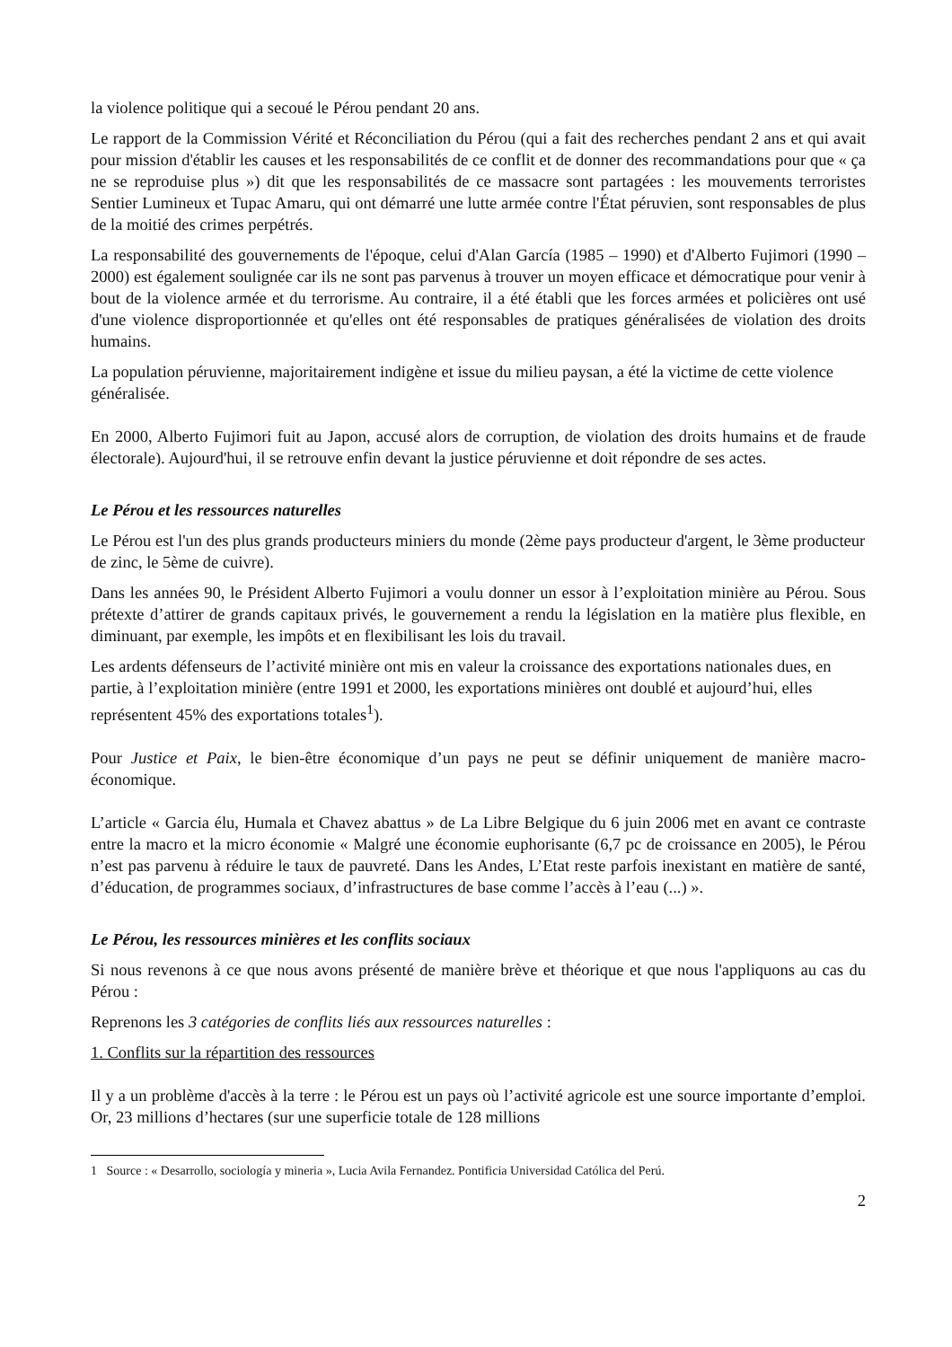la violence politique qui a secoué le Pérou pendant 20 ans.
Le rapport de la Commission Vérité et Réconciliation du Pérou (qui a fait des recherches pendant 2 ans et qui avait pour mission d'établir les causes et les responsabilités de ce conflit et de donner des recommandations pour que « ça ne se reproduise plus ») dit que les responsabilités de ce massacre sont partagées : les mouvements terroristes Sentier Lumineux et Tupac Amaru, qui ont démarré une lutte armée contre l'État péruvien, sont responsables de plus de la moitié des crimes perpétrés.
La responsabilité des gouvernements de l'époque, celui d'Alan García (1985 – 1990) et d'Alberto Fujimori (1990 – 2000) est également soulignée car ils ne sont pas parvenus à trouver un moyen efficace et démocratique pour venir à bout de la violence armée et du terrorisme. Au contraire, il a été établi que les forces armées et policières ont usé d'une violence disproportionnée et qu'elles ont été responsables de pratiques généralisées de violation des droits humains.
La population péruvienne, majoritairement indigène et issue du milieu paysan, a été la victime de cette violence généralisée.
En 2000, Alberto Fujimori fuit au Japon, accusé alors de corruption, de violation des droits humains et de fraude électorale). Aujourd'hui, il se retrouve enfin devant la justice péruvienne et doit répondre de ses actes.
Le Pérou et les ressources naturelles
Le Pérou est l'un des plus grands producteurs miniers du monde (2ème pays producteur d'argent, le 3ème producteur de zinc, le 5ème de cuivre).
Dans les années 90, le Président Alberto Fujimori a voulu donner un essor à l’exploitation minière au Pérou. Sous prétexte d’attirer de grands capitaux privés, le gouvernement a rendu la législation en la matière plus flexible, en diminuant, par exemple, les impôts et en flexibilisant les lois du travail.
Les ardents défenseurs de l’activité minière ont mis en valeur la croissance des exportations nationales dues, en partie, à l’exploitation minière (entre 1991 et 2000, les exportations minières ont doublé et aujourd’hui, elles représentent 45% des exportations totales<sup>1</sup>).
Pour Justice et Paix, le bien-être économique d’un pays ne peut se définir uniquement de manière macro-économique.
L’article « Garcia élu, Humala et Chavez abattus » de La Libre Belgique du 6 juin 2006 met en avant ce contraste entre la macro et la micro économie « Malgré une économie euphorisante (6,7 pc de croissance en 2005), le Pérou n’est pas parvenu à réduire le taux de pauvreté. Dans les Andes, L’Etat reste parfois inexistant en matière de santé, d’éducation, de programmes sociaux, d’infrastructures de base comme l’accès à l’eau (...) ».
Le Pérou, les ressources minières et les conflits sociaux
Si nous revenons à ce que nous avons présenté de manière brève et théorique et que nous l'appliquons au cas du Pérou :
Reprenons les 3 catégories de conflits liés aux ressources naturelles :
1. Conflits sur la répartition des ressources
Il y a un problème d'accès à la terre : le Pérou est un pays où l’activité agricole est une source importante d’emploi. Or, 23 millions d’hectares (sur une superficie totale de 128 millions
1 Source : « Desarrollo, sociología y mineria », Lucia Avila Fernandez. Pontificia Universidad Católica del Perú.
2